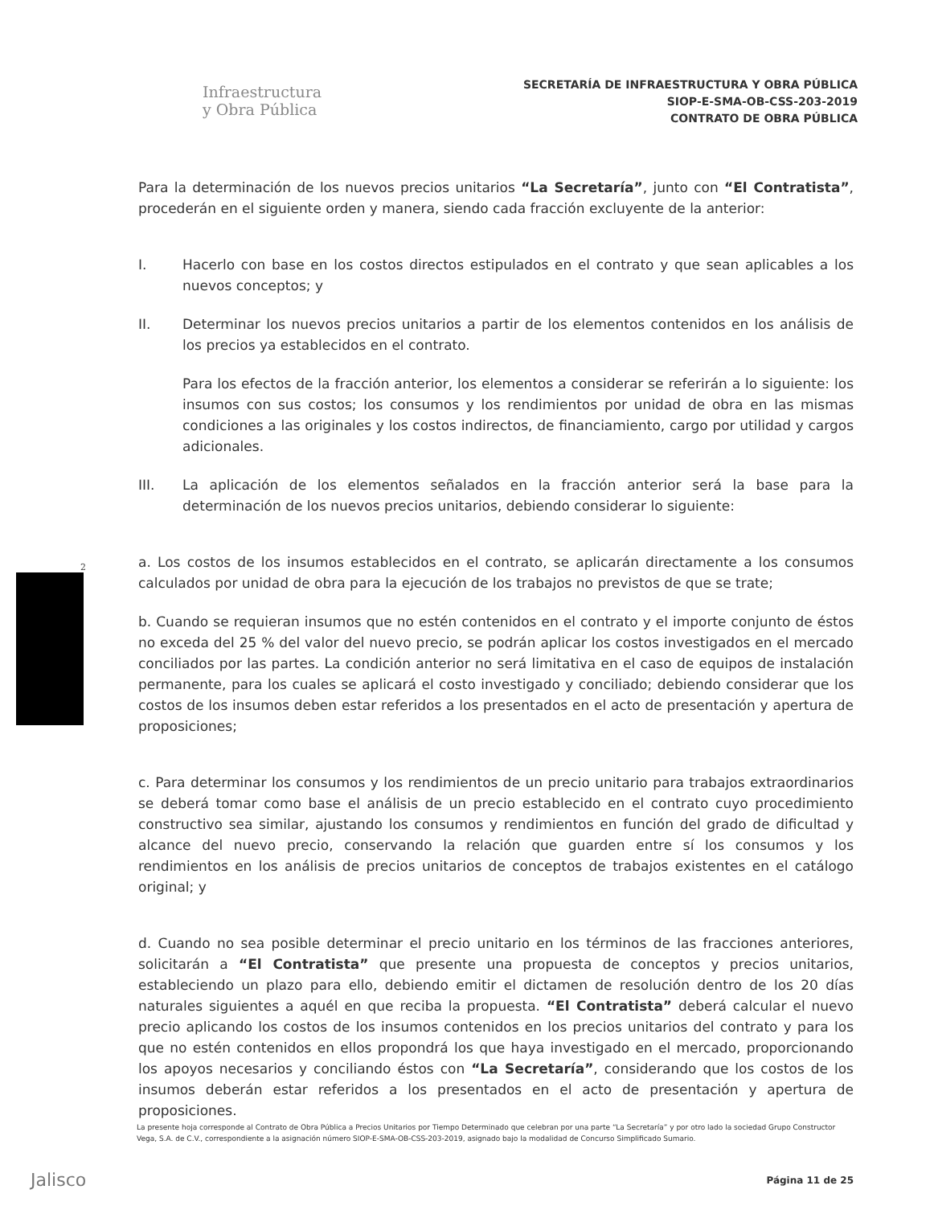Infraestructura
y Obra Pública
SECRETARÍA DE INFRAESTRUCTURA Y OBRA PÚBLICA
SIOP-E-SMA-OB-CSS-203-2019
CONTRATO DE OBRA PÚBLICA
Para la determinación de los nuevos precios unitarios “La Secretaría”, junto con “El Contratista”, procederán en el siguiente orden y manera, siendo cada fracción excluyente de la anterior:
I. Hacerlo con base en los costos directos estipulados en el contrato y que sean aplicables a los nuevos conceptos; y
II. Determinar los nuevos precios unitarios a partir de los elementos contenidos en los análisis de los precios ya establecidos en el contrato.
Para los efectos de la fracción anterior, los elementos a considerar se referirán a lo siguiente: los insumos con sus costos; los consumos y los rendimientos por unidad de obra en las mismas condiciones a las originales y los costos indirectos, de financiamiento, cargo por utilidad y cargos adicionales.
III. La aplicación de los elementos señalados en la fracción anterior será la base para la determinación de los nuevos precios unitarios, debiendo considerar lo siguiente:
a. Los costos de los insumos establecidos en el contrato, se aplicarán directamente a los consumos calculados por unidad de obra para la ejecución de los trabajos no previstos de que se trate;
b. Cuando se requieran insumos que no estén contenidos en el contrato y el importe conjunto de éstos no exceda del 25 % del valor del nuevo precio, se podrán aplicar los costos investigados en el mercado conciliados por las partes. La condición anterior no será limitativa en el caso de equipos de instalación permanente, para los cuales se aplicará el costo investigado y conciliado; debiendo considerar que los costos de los insumos deben estar referidos a los presentados en el acto de presentación y apertura de proposiciones;
c. Para determinar los consumos y los rendimientos de un precio unitario para trabajos extraordinarios se deberá tomar como base el análisis de un precio establecido en el contrato cuyo procedimiento constructivo sea similar, ajustando los consumos y rendimientos en función del grado de dificultad y alcance del nuevo precio, conservando la relación que guarden entre sí los consumos y los rendimientos en los análisis de precios unitarios de conceptos de trabajos existentes en el catálogo original; y
d. Cuando no sea posible determinar el precio unitario en los términos de las fracciones anteriores, solicitarán a “El Contratista” que presente una propuesta de conceptos y precios unitarios, estableciendo un plazo para ello, debiendo emitir el dictamen de resolución dentro de los 20 días naturales siguientes a aquél en que reciba la propuesta. “El Contratista” deberá calcular el nuevo precio aplicando los costos de los insumos contenidos en los precios unitarios del contrato y para los que no estén contenidos en ellos propondrá los que haya investigado en el mercado, proporcionando los apoyos necesarios y conciliando éstos con “La Secretaría”, considerando que los costos de los insumos deberán estar referidos a los presentados en el acto de presentación y apertura de proposiciones.
2
La presente hoja corresponde al Contrato de Obra Pública a Precios Unitarios por Tiempo Determinado que celebran por una parte “La Secretaría” y por otro lado la sociedad Grupo Constructor Vega, S.A. de C.V., correspondiente a la asignación número SIOP-E-SMA-OB-CSS-203-2019, asignado bajo la modalidad de Concurso Simplificado Sumario.
Jalisco Página 11 de 25